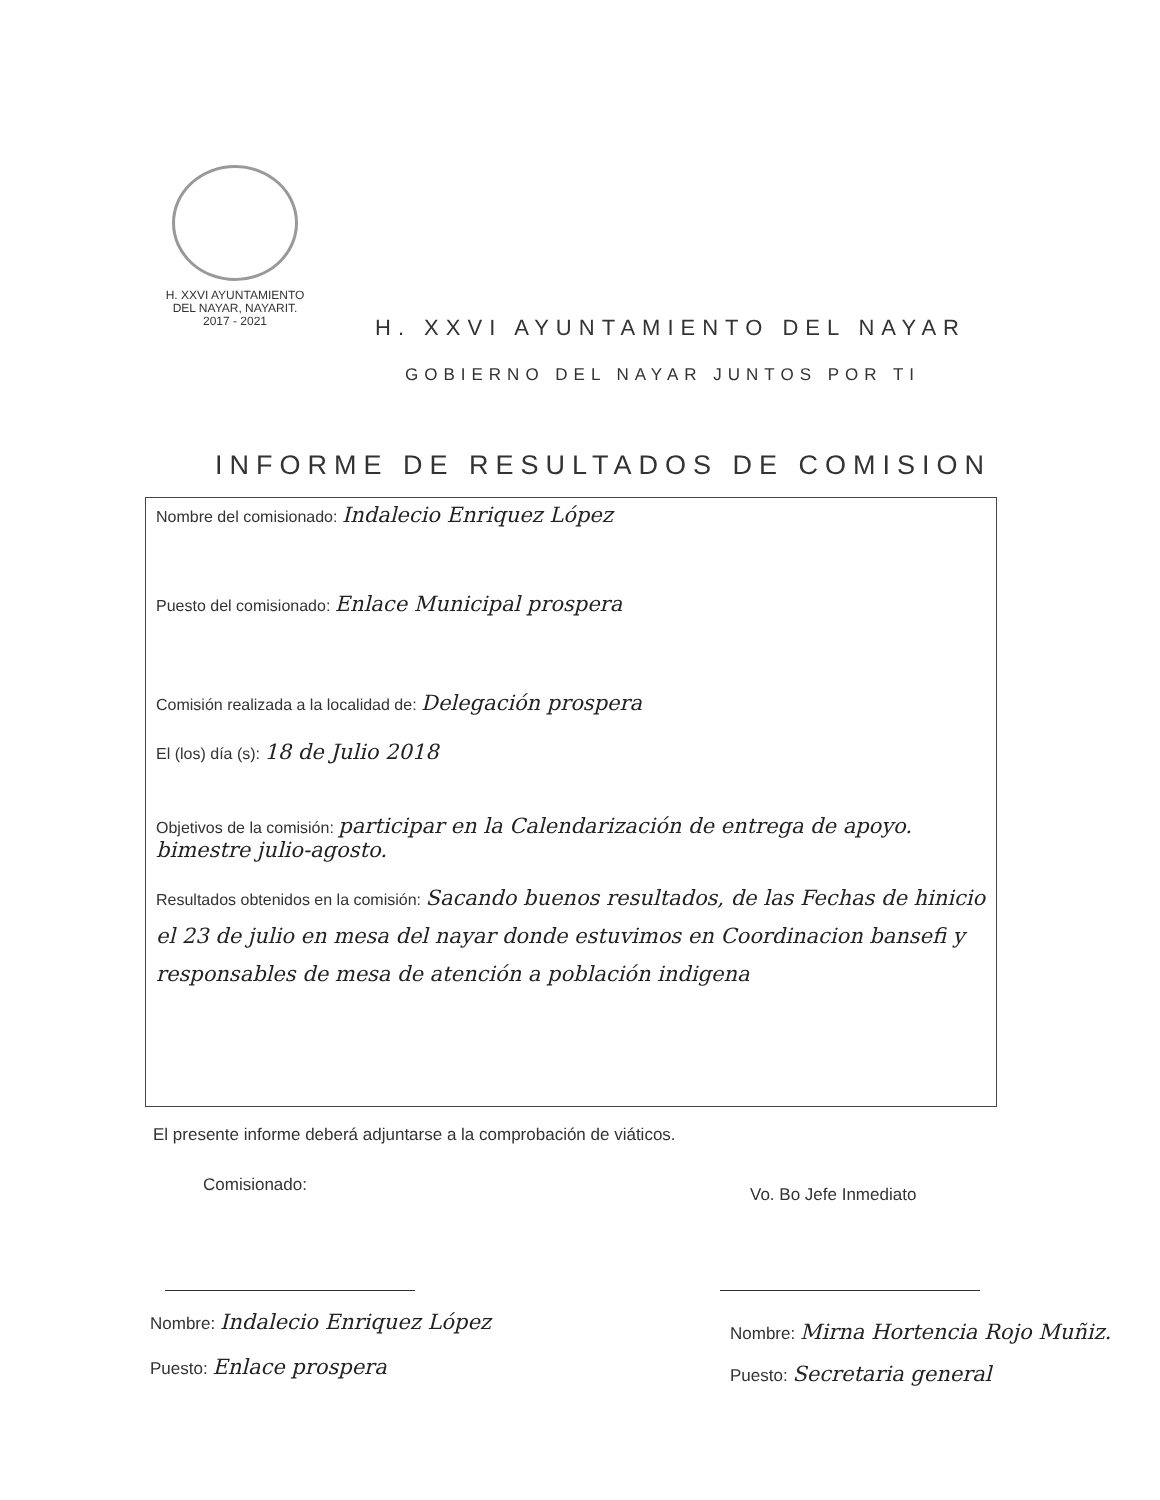H. XXVI AYUNTAMIENTO
DEL NAYAR, NAYARIT.
2017 - 2021
H. XXVI AYUNTAMIENTO DEL NAYAR
GOBIERNO DEL NAYAR JUNTOS POR TI
INFORME DE RESULTADOS DE COMISION
Nombre del comisionado: Indalecio Enriquez López
Puesto del comisionado: Enlace Municipal prospera
Comisión realizada a la localidad de: Delegación prospera
El (los) día (s): 18 de Julio 2018
Objetivos de la comisión: participar en la Calendarización de entrega de apoyo. bimestre julio-agosto.
Resultados obtenidos en la comisión: Sacando buenos resultados, de las Fechas de hinicio el 23 de julio en mesa del nayar donde estuvimos en Coordinacion bansefi y responsables de mesa de atención a población indigena
El presente informe deberá adjuntarse a la comprobación de viáticos.
Comisionado: Vo. Bo Jefe Inmediato
Nombre: Indalecio Enriquez López
Puesto: Enlace prospera
Nombre: Mirna Hortencia Rojo Muñiz.
Puesto: Secretaria general